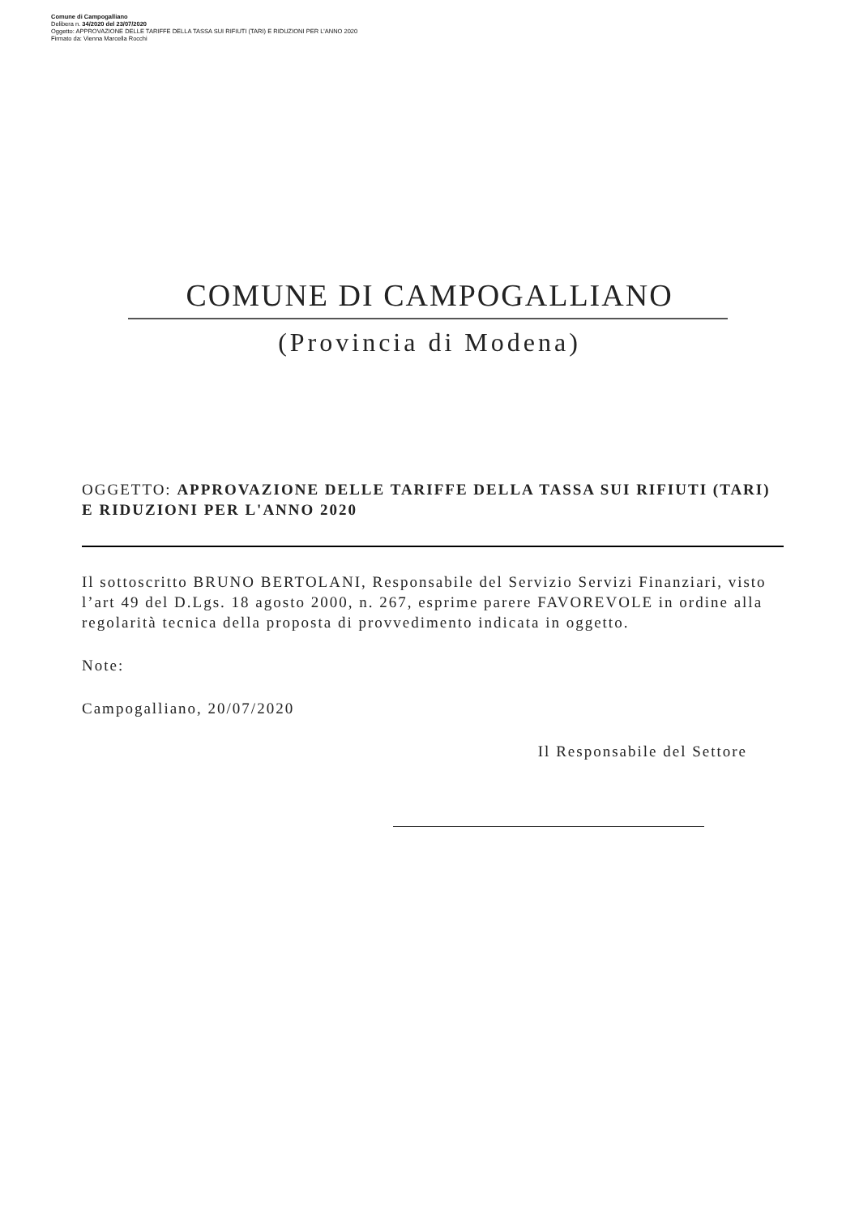Comune di Campogalliano
Delibera n. 34/2020 del 23/07/2020
Oggetto: APPROVAZIONE DELLE TARIFFE DELLA TASSA SUI RIFIUTI (TARI) E RIDUZIONI PER L'ANNO 2020
Firmato da: Vienna Marcella Rocchi
COMUNE DI CAMPOGALLIANO
(Provincia di Modena)
OGGETTO: APPROVAZIONE DELLE TARIFFE DELLA TASSA SUI RIFIUTI (TARI) E RIDUZIONI PER L'ANNO 2020
Il sottoscritto BRUNO BERTOLANI, Responsabile del Servizio Servizi Finanziari, visto l’art 49 del D.Lgs. 18 agosto 2000, n. 267, esprime parere FAVOREVOLE in ordine alla regolarità tecnica della proposta di provvedimento indicata in oggetto.
Note:
Campogalliano, 20/07/2020
Il Responsabile del Settore